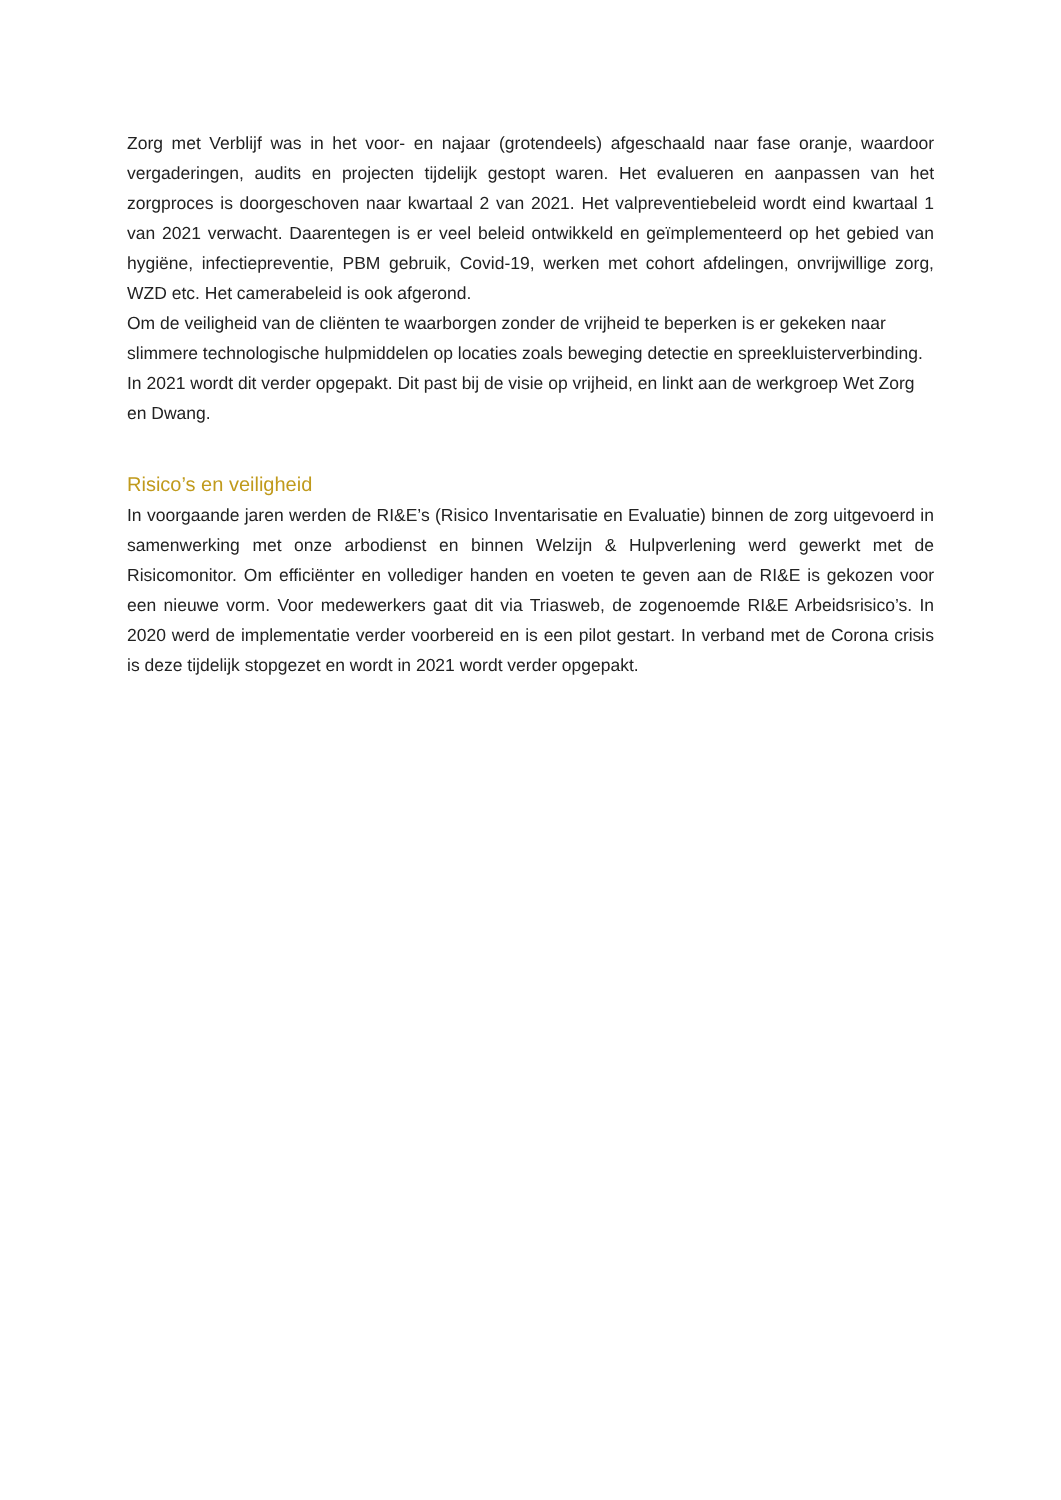Zorg met Verblijf was in het voor- en najaar (grotendeels) afgeschaald naar fase oranje, waardoor vergaderingen, audits en projecten tijdelijk gestopt waren. Het evalueren en aanpassen van het zorgproces is doorgeschoven naar kwartaal 2 van 2021. Het valpreventiebeleid wordt eind kwartaal 1 van 2021 verwacht. Daarentegen is er veel beleid ontwikkeld en geïmplementeerd op het gebied van hygiëne, infectiepreventie, PBM gebruik, Covid-19, werken met cohort afdelingen, onvrijwillige zorg, WZD etc. Het camerabeleid is ook afgerond.
Om de veiligheid van de cliënten te waarborgen zonder de vrijheid te beperken is er gekeken naar slimmere technologische hulpmiddelen op locaties zoals beweging detectie en spreekluisterverbinding. In 2021 wordt dit verder opgepakt. Dit past bij de visie op vrijheid, en linkt aan de werkgroep Wet Zorg en Dwang.
Risico’s en veiligheid
In voorgaande jaren werden de RI&E’s (Risico Inventarisatie en Evaluatie) binnen de zorg uitgevoerd in samenwerking met onze arbodienst en binnen Welzijn & Hulpverlening werd gewerkt met de Risicomonitor. Om efficiënter en vollediger handen en voeten te geven aan de RI&E is gekozen voor een nieuwe vorm. Voor medewerkers gaat dit via Triasweb, de zogenoemde RI&E Arbeidsrisico’s. In 2020 werd de implementatie verder voorbereid en is een pilot gestart. In verband met de Corona crisis is deze tijdelijk stopgezet en wordt in 2021 wordt verder opgepakt.